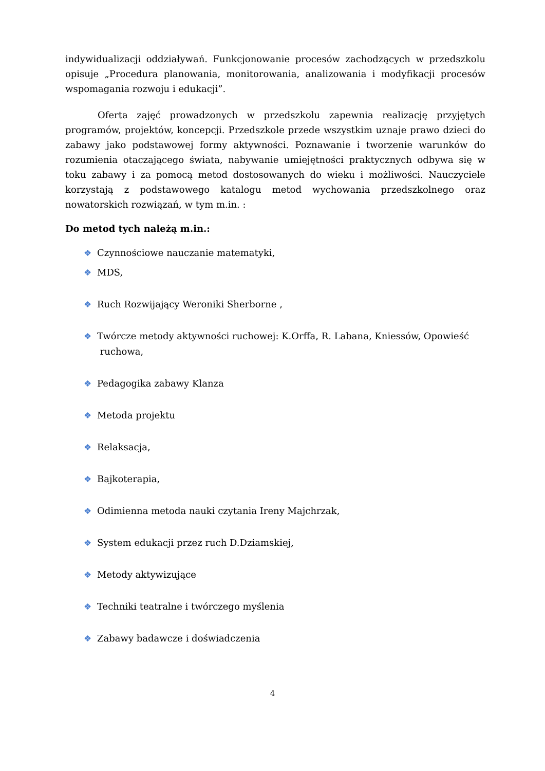indywidualizacji oddziaływań. Funkcjonowanie procesów zachodzących w przedszkolu opisuje „Procedura planowania, monitorowania, analizowania i modyfikacji procesów wspomagania rozwoju i edukacji”.
Oferta zajęć prowadzonych w przedszkolu zapewnia realizację przyjętych programów, projektów, koncepcji. Przedszkole przede wszystkim uznaje prawo dzieci do zabawy jako podstawowej formy aktywności. Poznawanie i tworzenie warunków do rozumienia otaczającego świata, nabywanie umiejętności praktycznych odbywa się w toku zabawy i za pomocą metod dostosowanych do wieku i możliwości. Nauczyciele korzystają z podstawowego katalogu metod wychowania przedszkolnego oraz nowatorskich rozwiązań, w tym m.in. :
Do metod tych należą m.in.:
❖ Czynnościowe nauczanie matematyki,
❖ MDS,
❖ Ruch Rozwijający Weroniki Sherborne ,
❖ Twórcze metody aktywności ruchowej: K.Orffa, R. Labana, Kniessów, Opowieść
ruchowa,
❖ Pedagogika zabawy Klanza
❖ Metoda projektu
❖ Relaksacja,
❖ Bajkoterapia,
❖ Odimienna metoda nauki czytania Ireny Majchrzak,
❖ System edukacji przez ruch D.Dziamskiej,
❖ Metody aktywizujące
❖ Techniki teatralne i twórczego myślenia
❖ Zabawy badawcze i doświadczenia
4